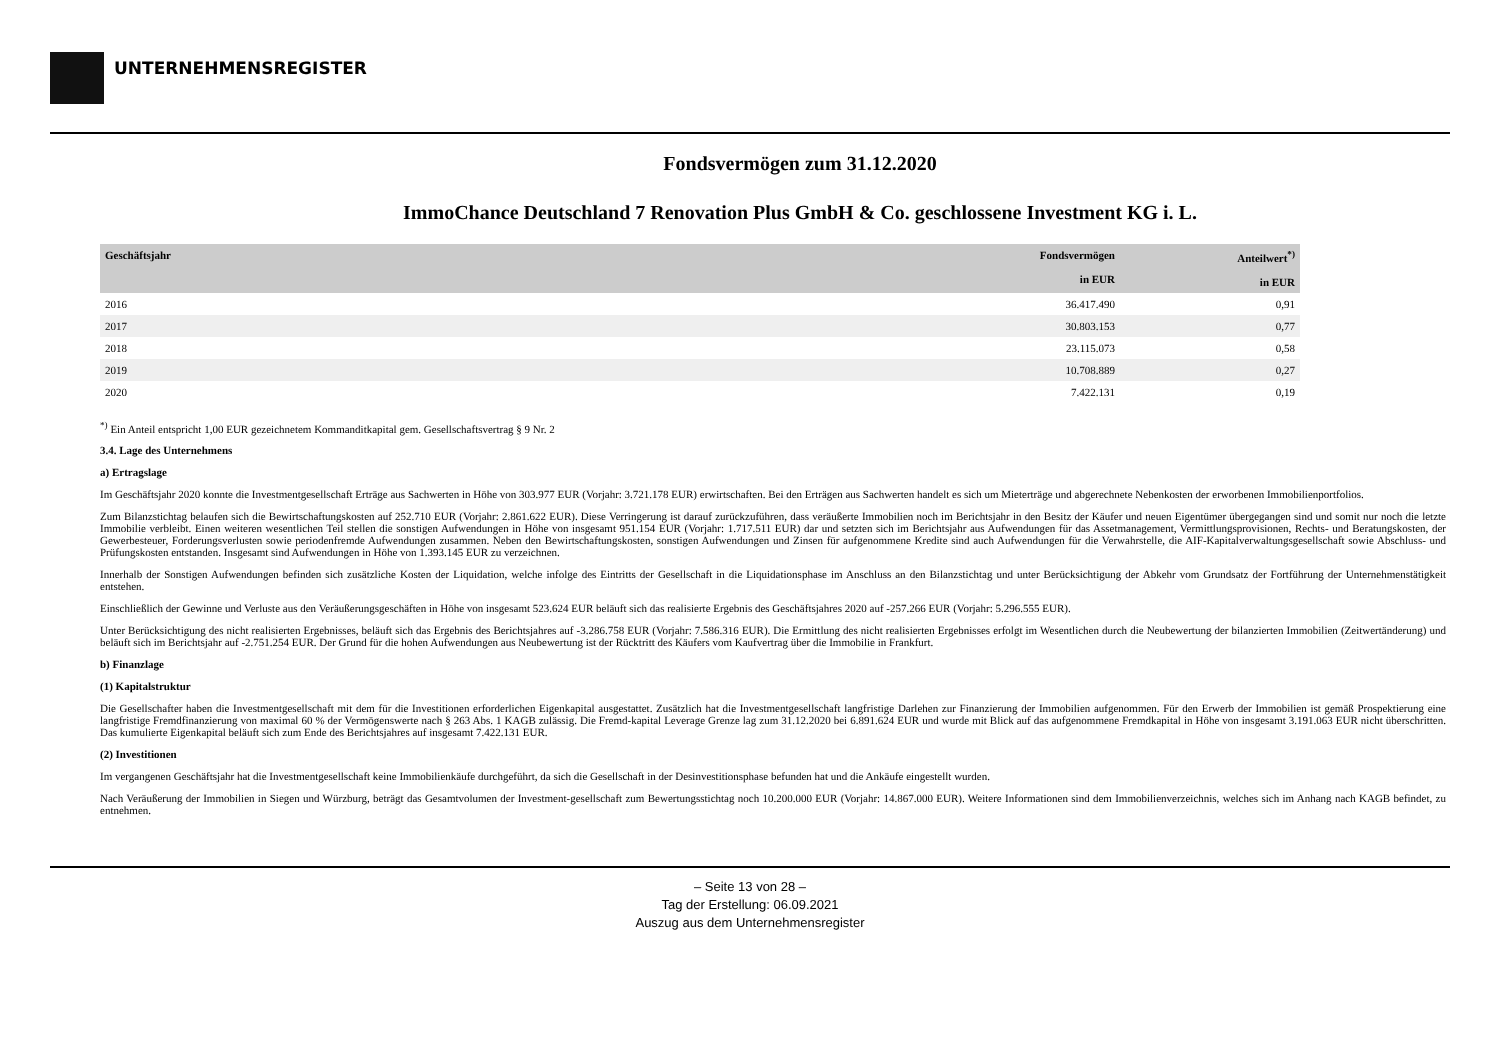UNTERNEHMENSREGISTER
Fondsvermögen zum 31.12.2020
ImmoChance Deutschland 7 Renovation Plus GmbH & Co. geschlossene Investment KG i. L.
| Geschäftsjahr | Fondsvermögen in EUR | Anteilwert<sup>*)</sup> in EUR |
| --- | --- | --- |
| 2016 | 36.417.490 | 0,91 |
| 2017 | 30.803.153 | 0,77 |
| 2018 | 23.115.073 | 0,58 |
| 2019 | 10.708.889 | 0,27 |
| 2020 | 7.422.131 | 0,19 |
<sup>*)</sup> Ein Anteil entspricht 1,00 EUR gezeichnetem Kommanditkapital gem. Gesellschaftsvertrag § 9 Nr. 2
3.4. Lage des Unternehmens
a) Ertragslage
Im Geschäftsjahr 2020 konnte die Investmentgesellschaft Erträge aus Sachwerten in Höhe von 303.977 EUR (Vorjahr: 3.721.178 EUR) erwirtschaften. Bei den Erträgen aus Sachwerten handelt es sich um Mieterträge und abgerechnete Nebenkosten der erworbenen Immobilienportfolios.
Zum Bilanzstichtag belaufen sich die Bewirtschaftungskosten auf 252.710 EUR (Vorjahr: 2.861.622 EUR). Diese Verringerung ist darauf zurückzuführen, dass veräußerte Immobilien noch im Berichtsjahr in den Besitz der Käufer und neuen Eigentümer übergegangen sind und somit nur noch die letzte Immobilie verbleibt. Einen weiteren wesentlichen Teil stellen die sonstigen Aufwendungen in Höhe von insgesamt 951.154 EUR (Vorjahr: 1.717.511 EUR) dar und setzten sich im Berichtsjahr aus Aufwendungen für das Assetmanagement, Vermittlungsprovisionen, Rechts- und Beratungskosten, der Gewerbesteuer, Forderungsverlusten sowie periodenfremde Aufwendungen zusammen. Neben den Bewirtschaftungskosten, sonstigen Aufwendungen und Zinsen für aufgenommene Kredite sind auch Aufwendungen für die Verwahrstelle, die AIF-Kapitalverwaltungsgesellschaft sowie Abschluss- und Prüfungskosten entstanden. Insgesamt sind Aufwendungen in Höhe von 1.393.145 EUR zu verzeichnen.
Innerhalb der Sonstigen Aufwendungen befinden sich zusätzliche Kosten der Liquidation, welche infolge des Eintritts der Gesellschaft in die Liquidationsphase im Anschluss an den Bilanzstichtag und unter Berücksichtigung der Abkehr vom Grundsatz der Fortführung der Unternehmenstätigkeit entstehen.
Einschließlich der Gewinne und Verluste aus den Veräußerungsgeschäften in Höhe von insgesamt 523.624 EUR beläuft sich das realisierte Ergebnis des Geschäftsjahres 2020 auf -257.266 EUR (Vorjahr: 5.296.555 EUR).
Unter Berücksichtigung des nicht realisierten Ergebnisses, beläuft sich das Ergebnis des Berichtsjahres auf -3.286.758 EUR (Vorjahr: 7.586.316 EUR). Die Ermittlung des nicht realisierten Ergebnisses erfolgt im Wesentlichen durch die Neubewertung der bilanzierten Immobilien (Zeitwertänderung) und beläuft sich im Berichtsjahr auf -2.751.254 EUR. Der Grund für die hohen Aufwendungen aus Neubewertung ist der Rücktritt des Käufers vom Kaufvertrag über die Immobilie in Frankfurt.
b) Finanzlage
(1) Kapitalstruktur
Die Gesellschafter haben die Investmentgesellschaft mit dem für die Investitionen erforderlichen Eigenkapital ausgestattet. Zusätzlich hat die Investmentgesellschaft langfristige Darlehen zur Finanzierung der Immobilien aufgenommen. Für den Erwerb der Immobilien ist gemäß Prospektierung eine langfristige Fremdfinanzierung von maximal 60 % der Vermögenswerte nach § 263 Abs. 1 KAGB zulässig. Die Fremd-kapital Leverage Grenze lag zum 31.12.2020 bei 6.891.624 EUR und wurde mit Blick auf das aufgenommene Fremdkapital in Höhe von insgesamt 3.191.063 EUR nicht überschritten. Das kumulierte Eigenkapital beläuft sich zum Ende des Berichtsjahres auf insgesamt 7.422.131 EUR.
(2) Investitionen
Im vergangenen Geschäftsjahr hat die Investmentgesellschaft keine Immobilienkäufe durchgeführt, da sich die Gesellschaft in der Desinvestitionsphase befunden hat und die Ankäufe eingestellt wurden.
Nach Veräußerung der Immobilien in Siegen und Würzburg, beträgt das Gesamtvolumen der Investment-gesellschaft zum Bewertungsstichtag noch 10.200.000 EUR (Vorjahr: 14.867.000 EUR). Weitere Informationen sind dem Immobilienverzeichnis, welches sich im Anhang nach KAGB befindet, zu entnehmen.
– Seite 13 von 28 –
Tag der Erstellung: 06.09.2021
Auszug aus dem Unternehmensregister